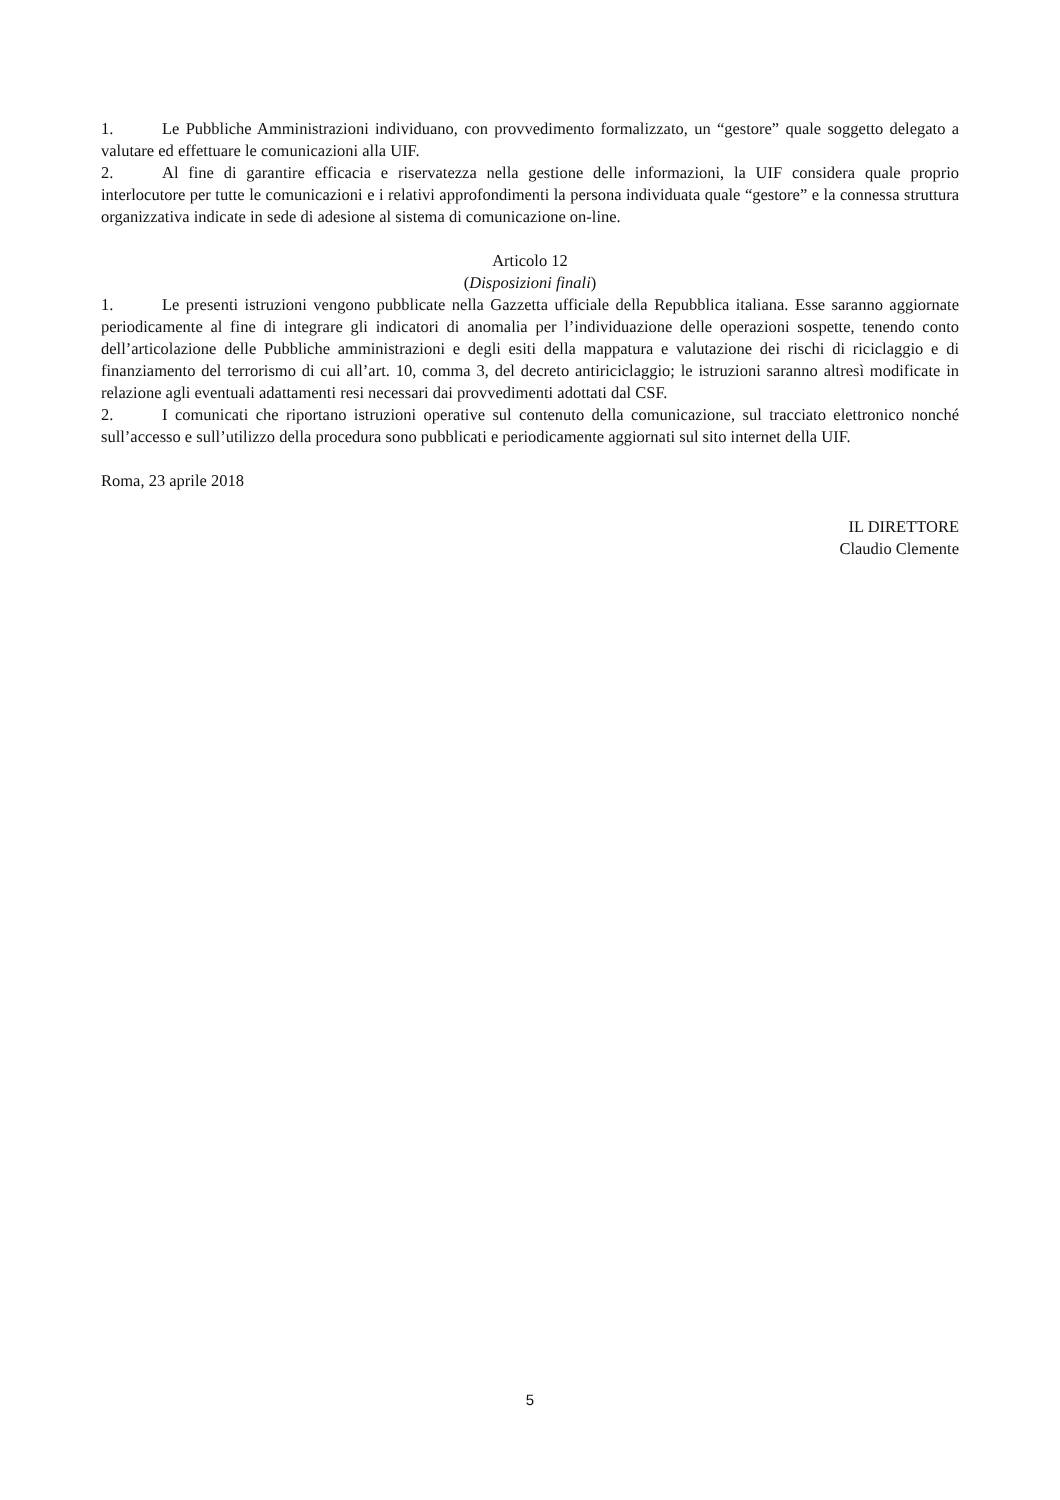1. Le Pubbliche Amministrazioni individuano, con provvedimento formalizzato, un “gestore” quale soggetto delegato a valutare ed effettuare le comunicazioni alla UIF.
2. Al fine di garantire efficacia e riservatezza nella gestione delle informazioni, la UIF considera quale proprio interlocutore per tutte le comunicazioni e i relativi approfondimenti la persona individuata quale “gestore” e la connessa struttura organizzativa indicate in sede di adesione al sistema di comunicazione on-line.
Articolo 12
(Disposizioni finali)
1. Le presenti istruzioni vengono pubblicate nella Gazzetta ufficiale della Repubblica italiana. Esse saranno aggiornate periodicamente al fine di integrare gli indicatori di anomalia per l’individuazione delle operazioni sospette, tenendo conto dell’articolazione delle Pubbliche amministrazioni e degli esiti della mappatura e valutazione dei rischi di riciclaggio e di finanziamento del terrorismo di cui all’art. 10, comma 3, del decreto antiriciclaggio; le istruzioni saranno altresì modificate in relazione agli eventuali adattamenti resi necessari dai provvedimenti adottati dal CSF.
2. I comunicati che riportano istruzioni operative sul contenuto della comunicazione, sul tracciato elettronico nonché sull’accesso e sull’utilizzo della procedura sono pubblicati e periodicamente aggiornati sul sito internet della UIF.
Roma, 23 aprile 2018
IL DIRETTORE
Claudio Clemente
5